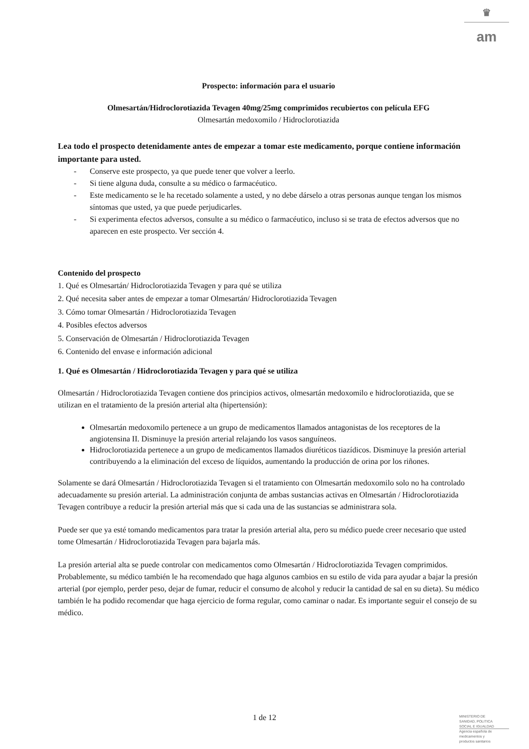♛
am
Prospecto: información para el usuario
Olmesartán/Hidroclorotiazida Tevagen 40mg/25mg comprimidos recubiertos con película EFG
Olmesartán medoxomilo / Hidroclorotiazida
Lea todo el prospecto detenidamente antes de empezar a tomar este medicamento, porque contiene información importante para usted.
- Conserve este prospecto, ya que puede tener que volver a leerlo.
- Si tiene alguna duda, consulte a su médico o farmacéutico.
- Este medicamento se le ha recetado solamente a usted, y no debe dárselo a otras personas aunque tengan los mismos síntomas que usted, ya que puede perjudicarles.
- Si experimenta efectos adversos, consulte a su médico o farmacéutico, incluso si se trata de efectos adversos que no aparecen en este prospecto. Ver sección 4.
Contenido del prospecto
1. Qué es Olmesartán/ Hidroclorotiazida Tevagen y para qué se utiliza
2. Qué necesita saber antes de empezar a tomar Olmesartán/ Hidroclorotiazida Tevagen
3. Cómo tomar Olmesartán / Hidroclorotiazida Tevagen
4. Posibles efectos adversos
5. Conservación de Olmesartán / Hidroclorotiazida Tevagen
6. Contenido del envase e información adicional
1. Qué es Olmesartán / Hidroclorotiazida Tevagen y para qué se utiliza
Olmesartán / Hidroclorotiazida Tevagen contiene dos principios activos, olmesartán medoxomilo e hidroclorotiazida, que se utilizan en el tratamiento de la presión arterial alta (hipertensión):
Olmesartán medoxomilo pertenece a un grupo de medicamentos llamados antagonistas de los receptores de la angiotensina II. Disminuye la presión arterial relajando los vasos sanguíneos.
Hidroclorotiazida pertenece a un grupo de medicamentos llamados diuréticos tiazídicos. Disminuye la presión arterial contribuyendo a la eliminación del exceso de líquidos, aumentando la producción de orina por los riñones.
Solamente se dará Olmesartán / Hidroclorotiazida Tevagen si el tratamiento con Olmesartán medoxomilo solo no ha controlado adecuadamente su presión arterial. La administración conjunta de ambas sustancias activas en Olmesartán / Hidroclorotiazida Tevagen contribuye a reducir la presión arterial más que si cada una de las sustancias se administrara sola.
Puede ser que ya esté tomando medicamentos para tratar la presión arterial alta, pero su médico puede creer necesario que usted tome Olmesartán / Hidroclorotiazida Tevagen para bajarla más.
La presión arterial alta se puede controlar con medicamentos como Olmesartán / Hidroclorotiazida Tevagen comprimidos. Probablemente, su médico también le ha recomendado que haga algunos cambios en su estilo de vida para ayudar a bajar la presión arterial (por ejemplo, perder peso, dejar de fumar, reducir el consumo de alcohol y reducir la cantidad de sal en su dieta). Su médico también le ha podido recomendar que haga ejercicio de forma regular, como caminar o nadar. Es importante seguir el consejo de su médico.
1 de 12
MINISTERIO DE
SANIDAD, POLITICA
SOCIAL E IGUALDAD
Agencia española de
medicamentos y
productos sanitarios